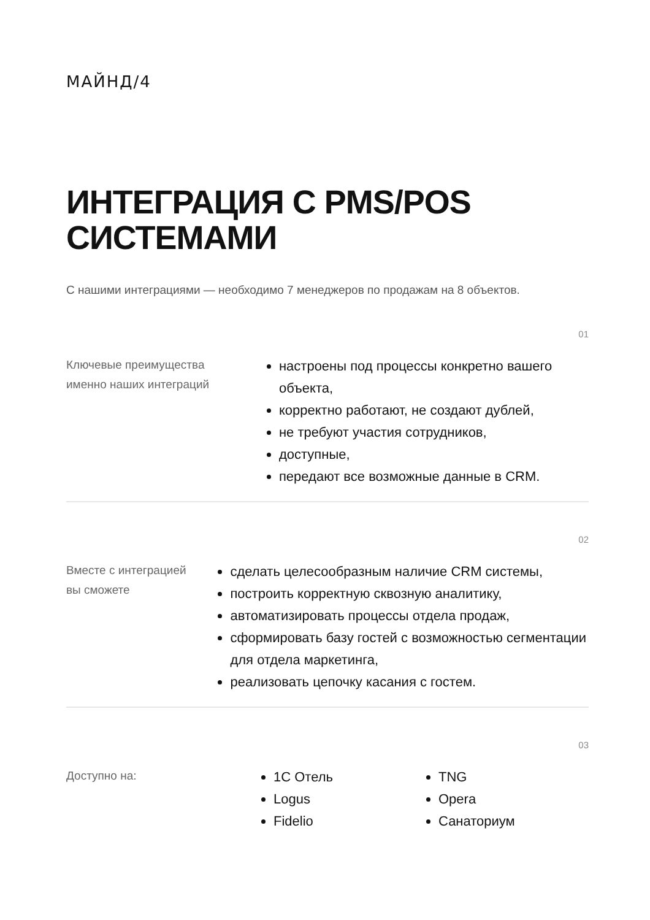МАЙНД/4
ИНТЕГРАЦИЯ С PMS/POS
СИСТЕМАМИ
С нашими интеграциями — необходимо 7 менеджеров по продажам на 8 объектов.
01
Ключевые преимущества
именно наших интеграций
настроены под процессы конкретно вашего объекта,
корректно работают, не создают дублей,
не требуют участия сотрудников,
доступные,
передают все возможные данные в CRM.
02
Вместе с интеграцией
вы сможете
сделать целесообразным наличие CRM системы,
построить корректную сквозную аналитику,
автоматизировать процессы отдела продаж,
сформировать базу гостей с возможностью сегментации для отдела маркетинга,
реализовать цепочку касания с гостем.
03
Доступно на:
1С Отель
Logus
Fidelio
TNG
Opera
Санаториум